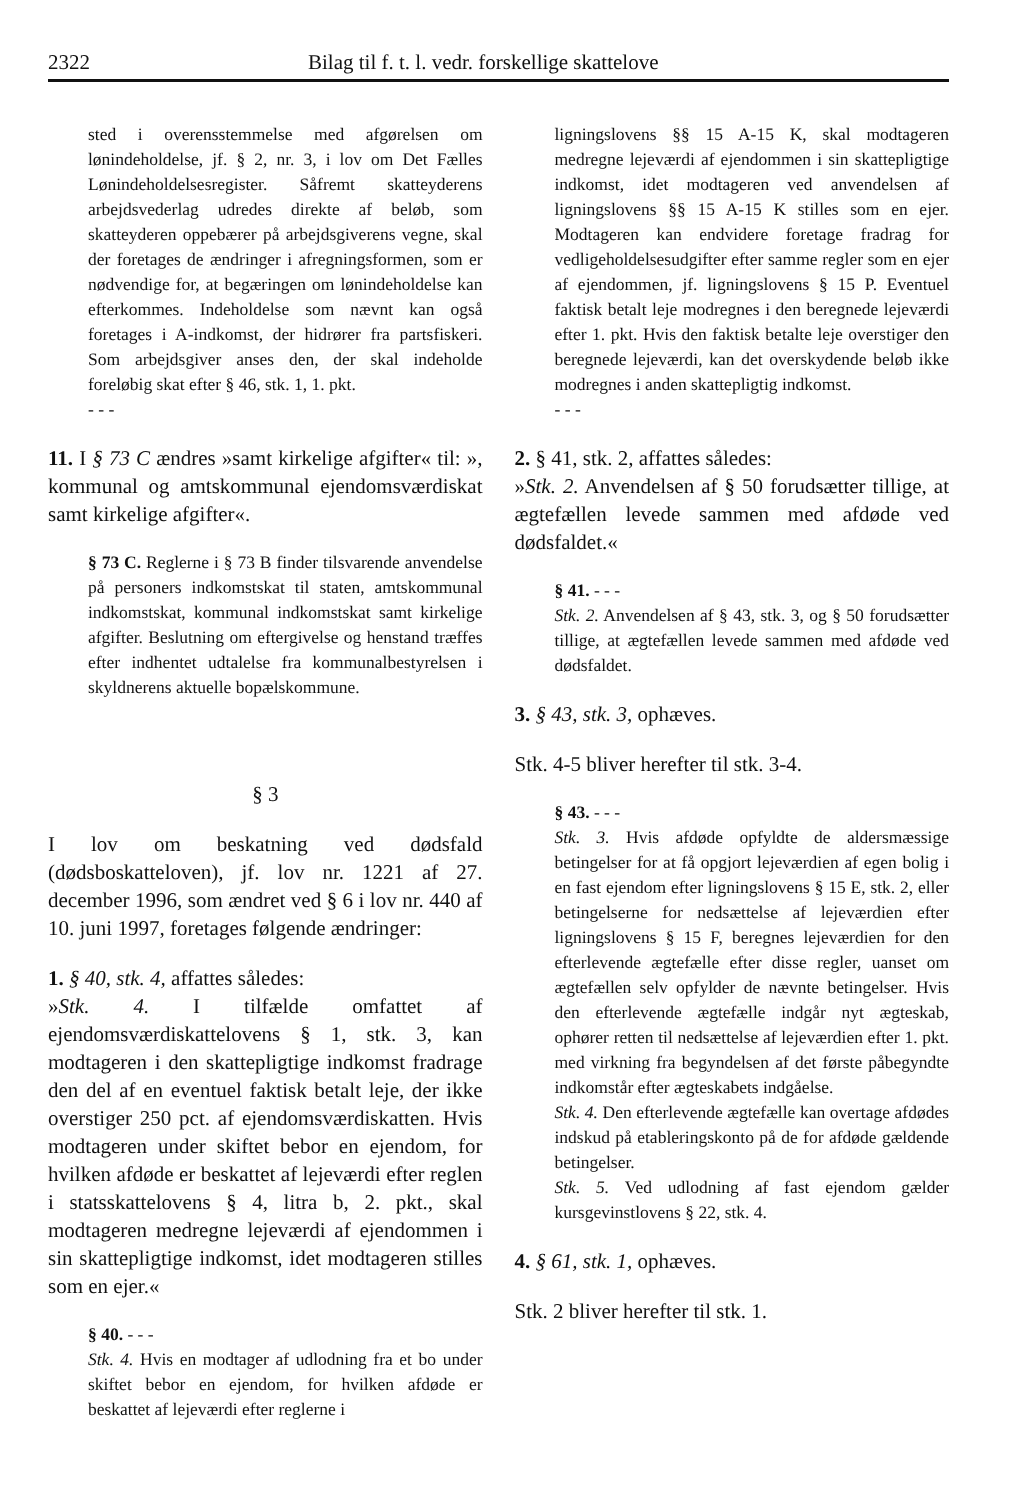2322 Bilag til f. t. l. vedr. forskellige skattelove
sted i overensstemmelse med afgørelsen om lønindeholdelse, jf. § 2, nr. 3, i lov om Det Fælles Lønindeholdelsesregister. Såfremt skatteyderens arbejdsvederlag udredes direkte af beløb, som skatteyderen oppebærer på arbejdsgiverens vegne, skal der foretages de ændringer i afregningsformen, som er nødvendige for, at begæringen om lønindeholdelse kan efterkommes. Indeholdelse som nævnt kan også foretages i A-indkomst, der hidrører fra partsfiskeri. Som arbejdsgiver anses den, der skal indeholde foreløbig skat efter § 46, stk. 1, 1. pkt.
- - -
11. I § 73 C ændres »samt kirkelige afgifter« til: », kommunal og amtskommunal ejendomsværdiskat samt kirkelige afgifter«.
§ 73 C. Reglerne i § 73 B finder tilsvarende anvendelse på personers indkomstskat til staten, amtskommunal indkomstskat, kommunal indkomstskat samt kirkelige afgifter. Beslutning om eftergivelse og henstand træffes efter indhentet udtalelse fra kommunalbestyrelsen i skyldnerens aktuelle bopælskommune.
§ 3
I lov om beskatning ved dødsfald (dødsboskatteloven), jf. lov nr. 1221 af 27. december 1996, som ændret ved § 6 i lov nr. 440 af 10. juni 1997, foretages følgende ændringer:
1. § 40, stk. 4, affattes således:
»Stk. 4. I tilfælde omfattet af ejendomsværdiskattelovens § 1, stk. 3, kan modtageren i den skattepligtige indkomst fradrage den del af en eventuel faktisk betalt leje, der ikke overstiger 250 pct. af ejendomsværdiskatten. Hvis modtageren under skiftet bebor en ejendom, for hvilken afdøde er beskattet af lejeværdi efter reglen i statsskattelovens § 4, litra b, 2. pkt., skal modtageren medregne lejeværdi af ejendommen i sin skattepligtige indkomst, idet modtageren stilles som en ejer.«
§ 40. - - -
Stk. 4. Hvis en modtager af udlodning fra et bo under skiftet bebor en ejendom, for hvilken afdøde er beskattet af lejeværdi efter reglerne i
ligningslovens §§ 15 A-15 K, skal modtageren medregne lejeværdi af ejendommen i sin skattepligtige indkomst, idet modtageren ved anvendelsen af ligningslovens §§ 15 A-15 K stilles som en ejer. Modtageren kan endvidere foretage fradrag for vedligeholdelsesudgifter efter samme regler som en ejer af ejendommen, jf. ligningslovens § 15 P. Eventuel faktisk betalt leje modregnes i den beregnede lejeværdi efter 1. pkt. Hvis den faktisk betalte leje overstiger den beregnede lejeværdi, kan det overskydende beløb ikke modregnes i anden skattepligtig indkomst.
- - -
2. § 41, stk. 2, affattes således:
»Stk. 2. Anvendelsen af § 50 forudsætter tillige, at ægtefællen levede sammen med afdøde ved dødsfaldet.«
§ 41. - - -
Stk. 2. Anvendelsen af § 43, stk. 3, og § 50 forudsætter tillige, at ægtefællen levede sammen med afdøde ved dødsfaldet.
3. § 43, stk. 3, ophæves.
Stk. 4-5 bliver herefter til stk. 3-4.
§ 43. - - -
Stk. 3. Hvis afdøde opfyldte de aldersmæssige betingelser for at få opgjort lejeværdien af egen bolig i en fast ejendom efter ligningslovens § 15 E, stk. 2, eller betingelserne for nedsættelse af lejeværdien efter ligningslovens § 15 F, beregnes lejeværdien for den efterlevende ægtefælle efter disse regler, uanset om ægtefællen selv opfylder de nævnte betingelser. Hvis den efterlevende ægtefælle indgår nyt ægteskab, ophører retten til nedsættelse af lejeværdien efter 1. pkt. med virkning fra begyndelsen af det første påbegyndte indkomstår efter ægteskabets indgåelse.
Stk. 4. Den efterlevende ægtefælle kan overtage afdødes indskud på etableringskonto på de for afdøde gældende betingelser.
Stk. 5. Ved udlodning af fast ejendom gælder kursgevinstlovens § 22, stk. 4.
4. § 61, stk. 1, ophæves.
Stk. 2 bliver herefter til stk. 1.